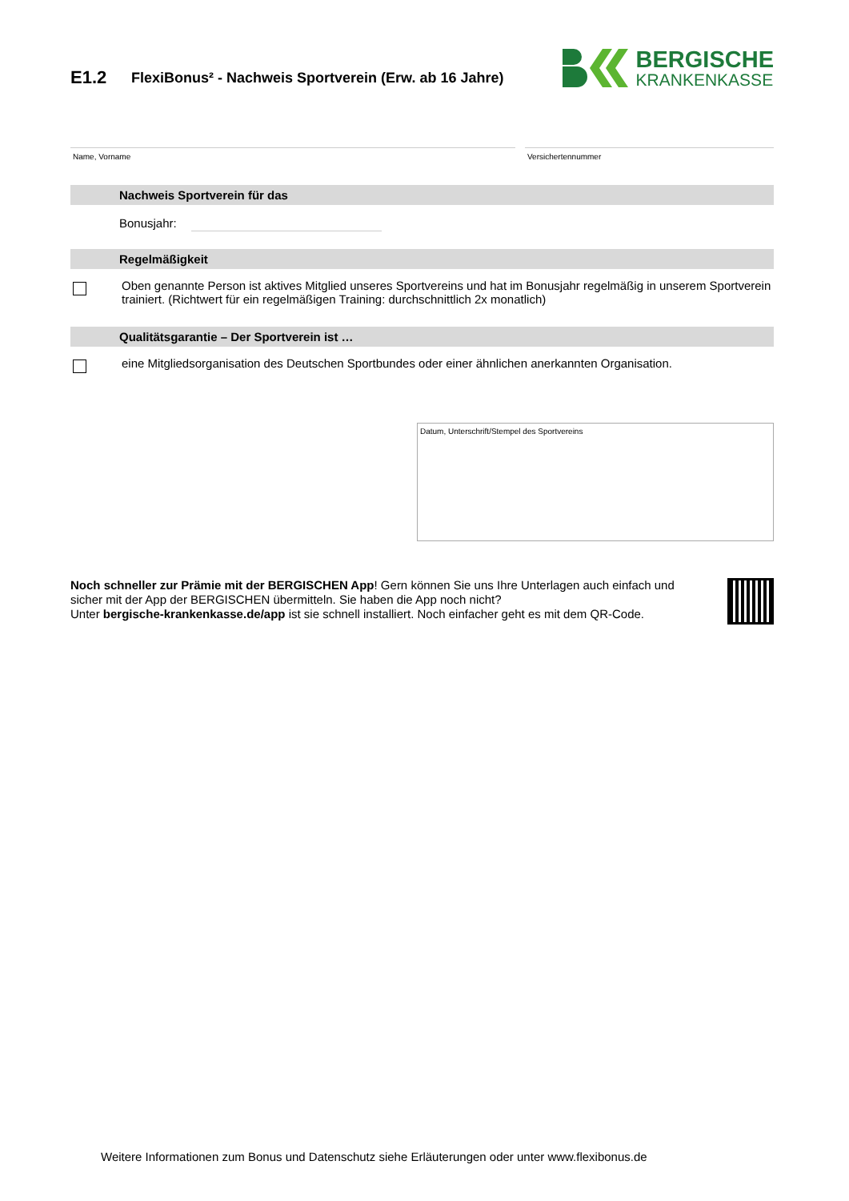E1.2
FlexiBonus² - Nachweis Sportverein (Erw. ab 16 Jahre)
BERGISCHE
KRANKENKASSE
Name, Vorname Versichertennummer
Nachweis Sportverein für das
Bonusjahr:
Regelmäßigkeit
Oben genannte Person ist aktives Mitglied unseres Sportvereins und hat im Bonusjahr regelmäßig in unserem Sportverein trainiert. (Richtwert für ein regelmäßigen Training: durchschnittlich 2x monatlich)
Qualitätsgarantie – Der Sportverein ist …
eine Mitgliedsorganisation des Deutschen Sportbundes oder einer ähnlichen anerkannten Organisation.
Datum, Unterschrift/Stempel des Sportvereins
Noch schneller zur Prämie mit der BERGISCHEN App! Gern können Sie uns Ihre Unterlagen auch einfach und sicher mit der App der BERGISCHEN übermitteln. Sie haben die App noch nicht?
Unter bergische-krankenkasse.de/app ist sie schnell installiert. Noch einfacher geht es mit dem QR-Code.
Weitere Informationen zum Bonus und Datenschutz siehe Erläuterungen oder unter www.flexibonus.de